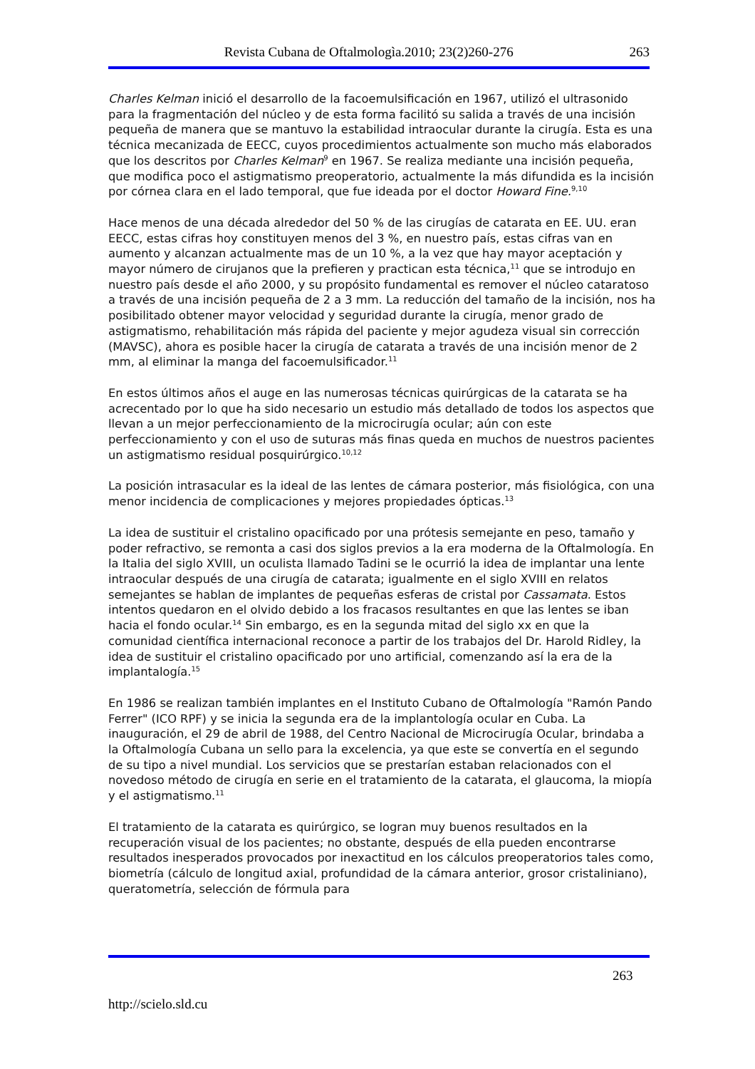Revista Cubana de Oftalmologìa.2010; 23(2)260-276 263
Charles Kelman inició el desarrollo de la facoemulsificación en 1967, utilizó el ultrasonido para la fragmentación del núcleo y de esta forma facilitó su salida a través de una incisión pequeña de manera que se mantuvo la estabilidad intraocular durante la cirugía. Esta es una técnica mecanizada de EECC, cuyos procedimientos actualmente son mucho más elaborados que los descritos por Charles Kelman<sup>9</sup> en 1967. Se realiza mediante una incisión pequeña, que modifica poco el astigmatismo preoperatorio, actualmente la más difundida es la incisión por córnea clara en el lado temporal, que fue ideada por el doctor Howard Fine.<sup>9,10</sup>
Hace menos de una década alrededor del 50 % de las cirugías de catarata en EE. UU. eran EECC, estas cifras hoy constituyen menos del 3 %, en nuestro país, estas cifras van en aumento y alcanzan actualmente mas de un 10 %, a la vez que hay mayor aceptación y mayor número de cirujanos que la prefieren y practican esta técnica,<sup>11</sup> que se introdujo en nuestro país desde el año 2000, y su propósito fundamental es remover el núcleo cataratoso a través de una incisión pequeña de 2 a 3 mm. La reducción del tamaño de la incisión, nos ha posibilitado obtener mayor velocidad y seguridad durante la cirugía, menor grado de astigmatismo, rehabilitación más rápida del paciente y mejor agudeza visual sin corrección (MAVSC), ahora es posible hacer la cirugía de catarata a través de una incisión menor de 2 mm, al eliminar la manga del facoemulsificador.<sup>11</sup>
En estos últimos años el auge en las numerosas técnicas quirúrgicas de la catarata se ha acrecentado por lo que ha sido necesario un estudio más detallado de todos los aspectos que llevan a un mejor perfeccionamiento de la microcirugía ocular; aún con este perfeccionamiento y con el uso de suturas más finas queda en muchos de nuestros pacientes un astigmatismo residual posquirúrgico.<sup>10,12</sup>
La posición intrasacular es la ideal de las lentes de cámara posterior, más fisiológica, con una menor incidencia de complicaciones y mejores propiedades ópticas.<sup>13</sup>
La idea de sustituir el cristalino opacificado por una prótesis semejante en peso, tamaño y poder refractivo, se remonta a casi dos siglos previos a la era moderna de la Oftalmología. En la Italia del siglo XVIII, un oculista llamado Tadini se le ocurrió la idea de implantar una lente intraocular después de una cirugía de catarata; igualmente en el siglo XVIII en relatos semejantes se hablan de implantes de pequeñas esferas de cristal por Cassamata. Estos intentos quedaron en el olvido debido a los fracasos resultantes en que las lentes se iban hacia el fondo ocular.<sup>14</sup> Sin embargo, es en la segunda mitad del siglo xx en que la comunidad científica internacional reconoce a partir de los trabajos del Dr. Harold Ridley, la idea de sustituir el cristalino opacificado por uno artificial, comenzando así la era de la implantalogía.<sup>15</sup>
En 1986 se realizan también implantes en el Instituto Cubano de Oftalmología "Ramón Pando Ferrer" (ICO RPF) y se inicia la segunda era de la implantología ocular en Cuba. La inauguración, el 29 de abril de 1988, del Centro Nacional de Microcirugía Ocular, brindaba a la Oftalmología Cubana un sello para la excelencia, ya que este se convertía en el segundo de su tipo a nivel mundial. Los servicios que se prestarían estaban relacionados con el novedoso método de cirugía en serie en el tratamiento de la catarata, el glaucoma, la miopía y el astigmatismo.<sup>11</sup>
El tratamiento de la catarata es quirúrgico, se logran muy buenos resultados en la recuperación visual de los pacientes; no obstante, después de ella pueden encontrarse resultados inesperados provocados por inexactitud en los cálculos preoperatorios tales como, biometría (cálculo de longitud axial, profundidad de la cámara anterior, grosor cristaliniano), queratometría, selección de fórmula para
263
http://scielo.sld.cu